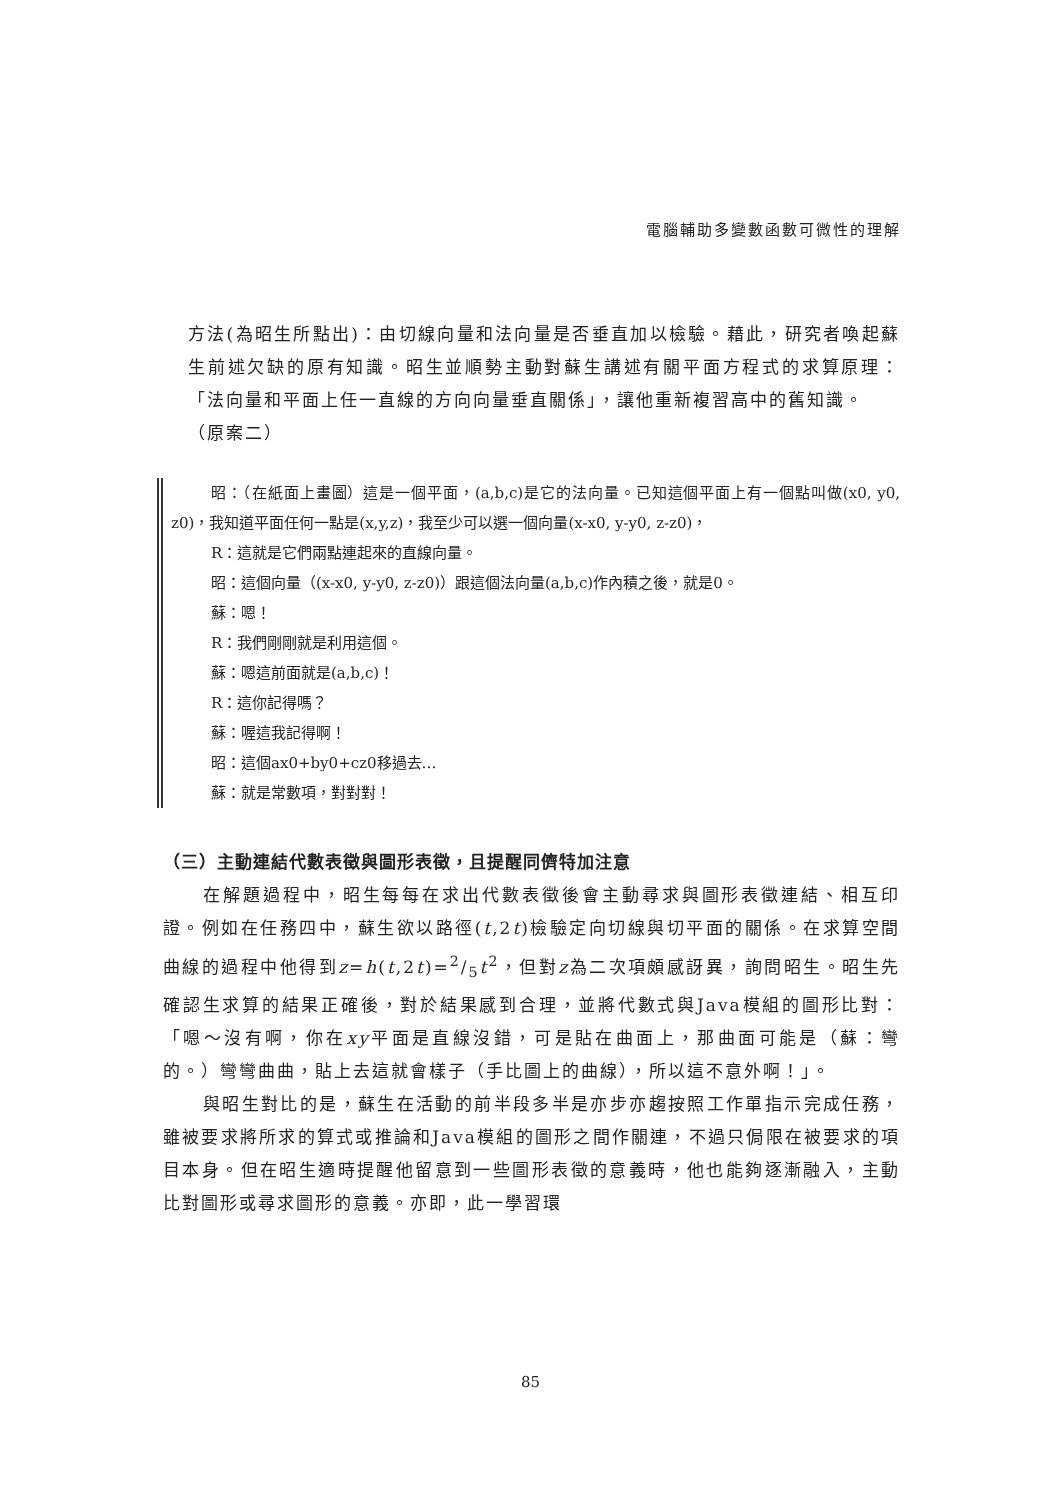電腦輔助多變數函數可微性的理解
方法(為昭生所點出)：由切線向量和法向量是否垂直加以檢驗。藉此，研究者喚起蘇生前述欠缺的原有知識。昭生並順勢主動對蘇生講述有關平面方程式的求算原理：「法向量和平面上任一直線的方向向量垂直關係」，讓他重新複習高中的舊知識。
（原案二）
昭：（在紙面上畫圖）這是一個平面，(a,b,c)是它的法向量。已知這個平面上有一個點叫做(x0, y0, z0)，我知道平面任何一點是(x,y,z)，我至少可以選一個向量(x-x0, y-y0, z-z0)，
R：這就是它們兩點連起來的直線向量。
昭：這個向量（(x-x0, y-y0, z-z0)）跟這個法向量(a,b,c)作內積之後，就是0。
蘇：嗯！
R：我們剛剛就是利用這個。
蘇：嗯這前面就是(a,b,c)！
R：這你記得嗎？
蘇：喔這我記得啊！
昭：這個ax0+by0+cz0移過去…
蘇：就是常數項，對對對！
（三）主動連結代數表徵與圖形表徵，且提醒同儕特加注意
在解題過程中，昭生每每在求出代數表徵後會主動尋求與圖形表徵連結、相互印證。例如在任務四中，蘇生欲以路徑(t,2t)檢驗定向切線與切平面的關係。在求算空間曲線的過程中他得到z=h(t,2t)=2/5t<sup>2</sup>，但對z為二次項頗感訝異，詢問昭生。昭生先確認生求算的結果正確後，對於結果感到合理，並將代數式與Java模組的圖形比對：「嗯～沒有啊，你在xy平面是直線沒錯，可是貼在曲面上，那曲面可能是（蘇：彎的。）彎彎曲曲，貼上去這就會樣子（手比圖上的曲線），所以這不意外啊！」。
與昭生對比的是，蘇生在活動的前半段多半是亦步亦趨按照工作單指示完成任務，雖被要求將所求的算式或推論和Java模組的圖形之間作關連，不過只侷限在被要求的項目本身。但在昭生適時提醒他留意到一些圖形表徵的意義時，他也能夠逐漸融入，主動比對圖形或尋求圖形的意義。亦即，此一學習環
85